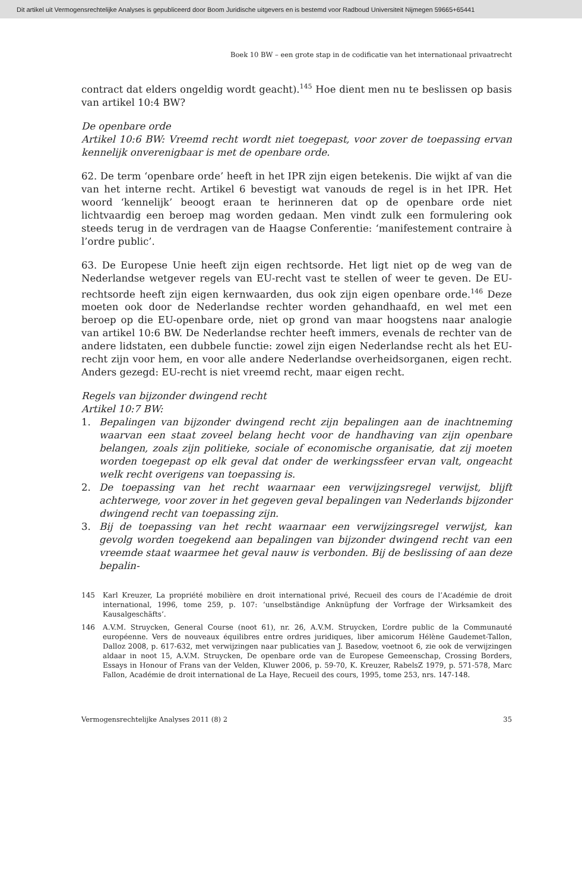Dit artikel uit Vermogensrechtelijke Analyses is gepubliceerd door Boom Juridische uitgevers en is bestemd voor Radboud Universiteit Nijmegen 59665+65441
Boek 10 BW – een grote stap in de codificatie van het internationaal privaatrecht
contract dat elders ongeldig wordt geacht).<sup>145</sup> Hoe dient men nu te beslissen op basis van artikel 10:4 BW?
De openbare orde
Artikel 10:6 BW: Vreemd recht wordt niet toegepast, voor zover de toepassing ervan kennelijk onverenigbaar is met de openbare orde.
62. De term ‘openbare orde’ heeft in het IPR zijn eigen betekenis. Die wijkt af van die van het interne recht. Artikel 6 bevestigt wat vanouds de regel is in het IPR. Het woord ‘kennelijk’ beoogt eraan te herinneren dat op de openbare orde niet lichtvaardig een beroep mag worden gedaan. Men vindt zulk een formulering ook steeds terug in de verdragen van de Haagse Conferentie: ‘manifestement contraire à l’ordre public’.
63. De Europese Unie heeft zijn eigen rechtsorde. Het ligt niet op de weg van de Nederlandse wetgever regels van EU-recht vast te stellen of weer te geven. De EU-rechtsorde heeft zijn eigen kernwaarden, dus ook zijn eigen openbare orde.<sup>146</sup> Deze moeten ook door de Nederlandse rechter worden gehandhaafd, en wel met een beroep op die EU-openbare orde, niet op grond van maar hoogstens naar analogie van artikel 10:6 BW. De Nederlandse rechter heeft immers, evenals de rechter van de andere lidstaten, een dubbele functie: zowel zijn eigen Nederlandse recht als het EU-recht zijn voor hem, en voor alle andere Nederlandse overheidsorganen, eigen recht. Anders gezegd: EU-recht is niet vreemd recht, maar eigen recht.
Regels van bijzonder dwingend recht
Artikel 10:7 BW:
1. Bepalingen van bijzonder dwingend recht zijn bepalingen aan de inachtneming waarvan een staat zoveel belang hecht voor de handhaving van zijn openbare belangen, zoals zijn politieke, sociale of economische organisatie, dat zij moeten worden toegepast op elk geval dat onder de werkingssfeer ervan valt, ongeacht welk recht overigens van toepassing is.
2. De toepassing van het recht waarnaar een verwijzingsregel verwijst, blijft achterwege, voor zover in het gegeven geval bepalingen van Nederlands bijzonder dwingend recht van toepassing zijn.
3. Bij de toepassing van het recht waarnaar een verwijzingsregel verwijst, kan gevolg worden toegekend aan bepalingen van bijzonder dwingend recht van een vreemde staat waarmee het geval nauw is verbonden. Bij de beslissing of aan deze bepalin-
145 Karl Kreuzer, La propriété mobilière en droit international privé, Recueil des cours de l’Académie de droit international, 1996, tome 259, p. 107: ‘unselbständige Anknüpfung der Vorfrage der Wirksamkeit des Kausalgeschäfts’.
146 A.V.M. Struycken, General Course (noot 61), nr. 26, A.V.M. Struycken, L’ordre public de la Communauté européenne. Vers de nouveaux équilibres entre ordres juridiques, liber amicorum Hélène Gaudemet-Tallon, Dalloz 2008, p. 617-632, met verwijzingen naar publicaties van J. Basedow, voetnoot 6, zie ook de verwijzingen aldaar in noot 15, A.V.M. Struycken, De openbare orde van de Europese Gemeenschap, Crossing Borders, Essays in Honour of Frans van der Velden, Kluwer 2006, p. 59-70, K. Kreuzer, RabelsZ 1979, p. 571-578, Marc Fallon, Académie de droit international de La Haye, Recueil des cours, 1995, tome 253, nrs. 147-148.
Vermogensrechtelijke Analyses 2011 (8) 2 35